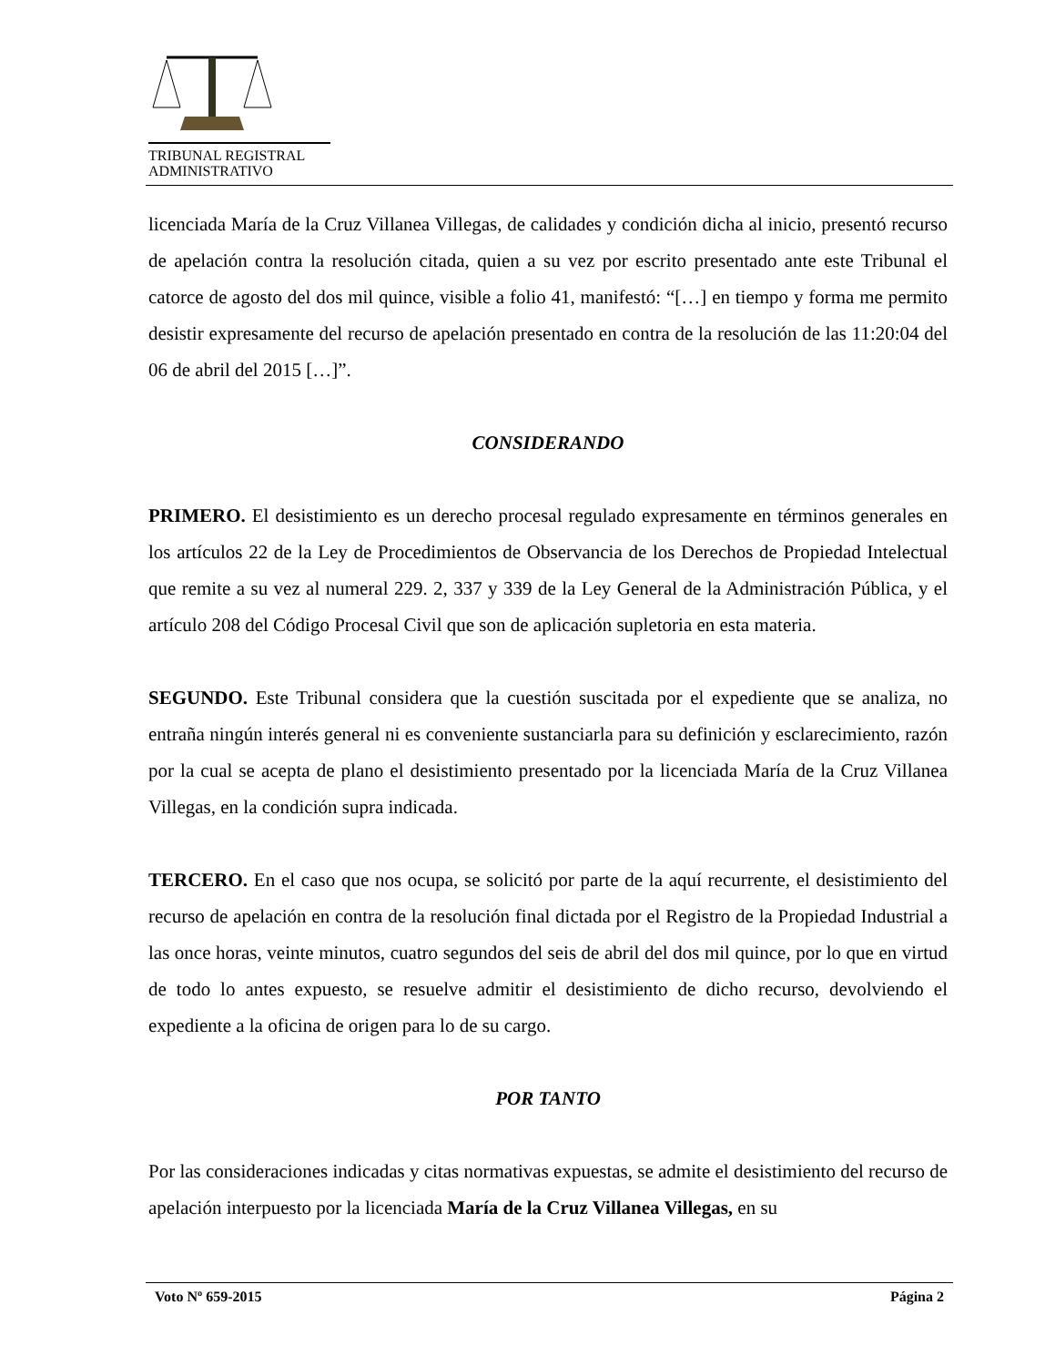TRIBUNAL REGISTRAL
ADMINISTRATIVO
licenciada María de la Cruz Villanea Villegas, de calidades y condición dicha al inicio, presentó recurso de apelación contra la resolución citada, quien a su vez por escrito presentado ante este Tribunal el catorce de agosto del dos mil quince, visible a folio 41, manifestó: “[…] en tiempo y forma me permito desistir expresamente del recurso de apelación presentado en contra de la resolución de las 11:20:04 del 06 de abril del 2015 […]”.
CONSIDERANDO
PRIMERO. El desistimiento es un derecho procesal regulado expresamente en términos generales en los artículos 22 de la Ley de Procedimientos de Observancia de los Derechos de Propiedad Intelectual que remite a su vez al numeral 229. 2, 337 y 339 de la Ley General de la Administración Pública, y el artículo 208 del Código Procesal Civil que son de aplicación supletoria en esta materia.
SEGUNDO. Este Tribunal considera que la cuestión suscitada por el expediente que se analiza, no entraña ningún interés general ni es conveniente sustanciarla para su definición y esclarecimiento, razón por la cual se acepta de plano el desistimiento presentado por la licenciada María de la Cruz Villanea Villegas, en la condición supra indicada.
TERCERO. En el caso que nos ocupa, se solicitó por parte de la aquí recurrente, el desistimiento del recurso de apelación en contra de la resolución final dictada por el Registro de la Propiedad Industrial a las once horas, veinte minutos, cuatro segundos del seis de abril del dos mil quince, por lo que en virtud de todo lo antes expuesto, se resuelve admitir el desistimiento de dicho recurso, devolviendo el expediente a la oficina de origen para lo de su cargo.
POR TANTO
Por las consideraciones indicadas y citas normativas expuestas, se admite el desistimiento del recurso de apelación interpuesto por la licenciada María de la Cruz Villanea Villegas, en su
Voto Nº 659-2015 Página 2